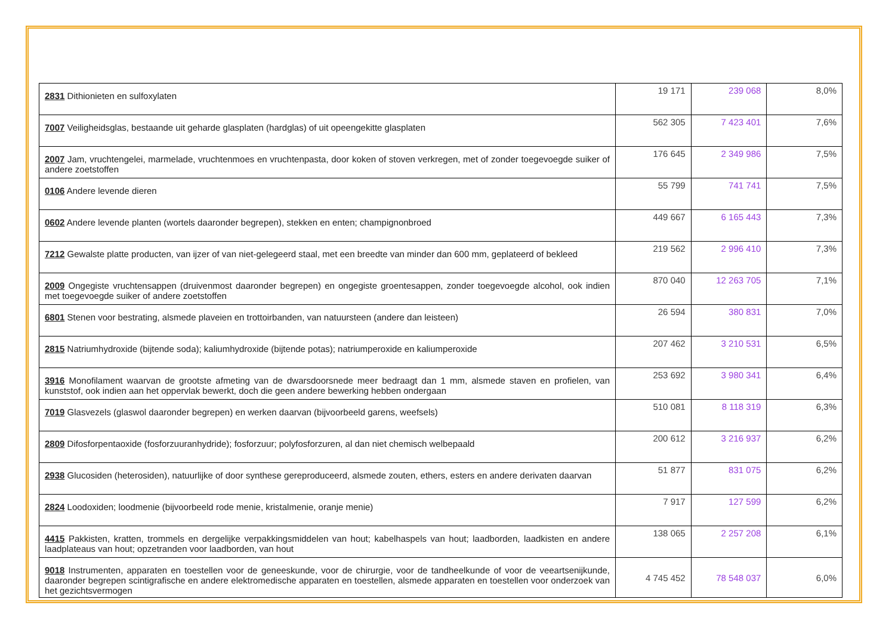| 2831 Dithionieten en sulfoxylaten | 19 171 | 239 068 | 8,0% |
| 7007 Veiligheidsglas, bestaande uit geharde glasplaten (hardglas) of uit opeengekitte glasplaten | 562 305 | 7 423 401 | 7,6% |
| 2007 Jam, vruchtengelei, marmelade, vruchtenmoes en vruchtenpasta, door koken of stoven verkregen, met of zonder toegevoegde suiker of andere zoetstoffen | 176 645 | 2 349 986 | 7,5% |
| 0106 Andere levende dieren | 55 799 | 741 741 | 7,5% |
| 0602 Andere levende planten (wortels daaronder begrepen), stekken en enten; champignonbroed | 449 667 | 6 165 443 | 7,3% |
| 7212 Gewalste platte producten, van ijzer of van niet-gelegeerd staal, met een breedte van minder dan 600 mm, geplateerd of bekleed | 219 562 | 2 996 410 | 7,3% |
| 2009 Ongegiste vruchtensappen (druivenmost daaronder begrepen) en ongegiste groentesappen, zonder toegevoegde alcohol, ook indien met toegevoegde suiker of andere zoetstoffen | 870 040 | 12 263 705 | 7,1% |
| 6801 Stenen voor bestrating, alsmede plaveien en trottoirbanden, van natuursteen (andere dan leisteen) | 26 594 | 380 831 | 7,0% |
| 2815 Natriumhydroxide (bijtende soda); kaliumhydroxide (bijtende potas); natriumperoxide en kaliumperoxide | 207 462 | 3 210 531 | 6,5% |
| 3916 Monofilament waarvan de grootste afmeting van de dwarsdoorsnede meer bedraagt dan 1 mm, alsmede staven en profielen, van kunststof, ook indien aan het oppervlak bewerkt, doch die geen andere bewerking hebben ondergaan | 253 692 | 3 980 341 | 6,4% |
| 7019 Glasvezels (glaswol daaronder begrepen) en werken daarvan (bijvoorbeeld garens, weefsels) | 510 081 | 8 118 319 | 6,3% |
| 2809 Difosforpentaoxide (fosforzuuranhydride); fosforzuur; polyfosforzuren, al dan niet chemisch welbepaald | 200 612 | 3 216 937 | 6,2% |
| 2938 Glucosiden (heterosiden), natuurlijke of door synthese gereproduceerd, alsmede zouten, ethers, esters en andere derivaten daarvan | 51 877 | 831 075 | 6,2% |
| 2824 Loodoxiden; loodmenie (bijvoorbeeld rode menie, kristalmenie, oranje menie) | 7 917 | 127 599 | 6,2% |
| 4415 Pakkisten, kratten, trommels en dergelijke verpakkingsmiddelen van hout; kabelhaspels van hout; laadborden, laadkisten en andere laadplateaus van hout; opzetranden voor laadborden, van hout | 138 065 | 2 257 208 | 6,1% |
| 9018 Instrumenten, apparaten en toestellen voor de geneeskunde, voor de chirurgie, voor de tandheelkunde of voor de veeartsenijkunde, daaronder begrepen scintigrafische en andere elektromedische apparaten en toestellen, alsmede apparaten en toestellen voor onderzoek van het gezichtsvermogen | 4 745 452 | 78 548 037 | 6,0% |